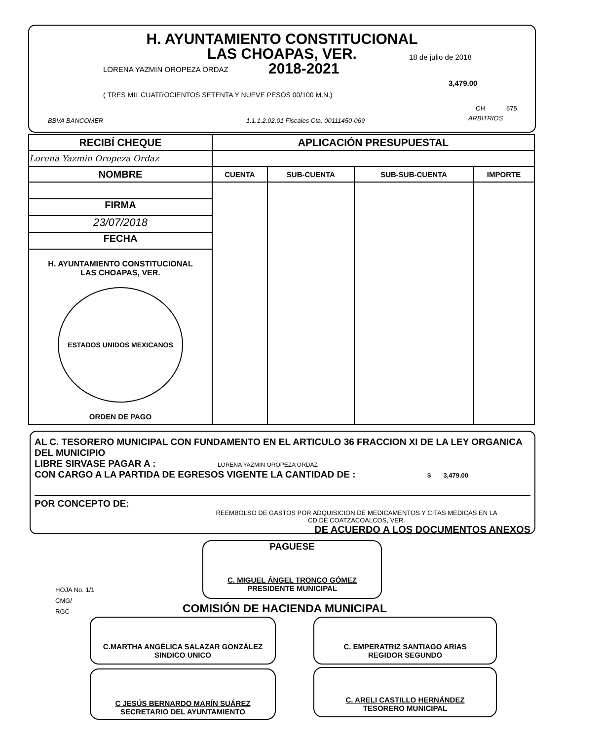H. AYUNTAMIENTO CONSTITUCIONAL
LAS CHOAPAS, VER.
18 de julio de 2018
LORENA YAZMIN OROPEZA ORDAZ 2018-2021
3,479.00
( TRES MIL CUATROCIENTOS SETENTA Y NUEVE PESOS 00/100 M.N.)
CH 675
BBVA BANCOMER
1.1.1.2.02.01 Fiscales Cta. 00111450-069
ARBITRIOS
| RECIBÍ CHEQUE | APLICACIÓN PRESUPUESTAL | | | |
| --- | --- | --- | --- | --- |
| Lorena Yazmin Oropeza Ordaz | | | | |
| NOMBRE | CUENTA | SUB-CUENTA | SUB-SUB-CUENTA | IMPORTE |
| FIRMA 23/07/2018 FECHA H. AYUNTAMIENTO CONSTITUCIONAL LAS CHOAPAS, VER. ESTADOS UNIDOS MEXICANOS ORDEN DE PAGO | | | | |
AL C. TESORERO MUNICIPAL CON FUNDAMENTO EN EL ARTICULO 36 FRACCION XI DE LA LEY ORGANICA DEL MUNICIPIO
LIBRE SIRVASE PAGAR A : LORENA YAZMIN OROPEZA ORDAZ
CON CARGO A LA PARTIDA DE EGRESOS VIGENTE LA CANTIDAD DE : $ 3,479.00
POR CONCEPTO DE:
REEMBOLSO DE GASTOS POR ADQUISICION DE MEDICAMENTOS Y CITAS MEDICAS EN LA
CD.DE COATZACOALCOS, VER.
DE ACUERDO A LOS DOCUMENTOS ANEXOS
PAGUESE
C. MIGUEL ÁNGEL TRONCO GÓMEZ
PRESIDENTE MUNICIPAL
HOJA No. 1/1
CMG/
RGC
COMISIÓN DE HACIENDA MUNICIPAL
C.MARTHA ANGÉLICA SALAZAR GONZÁLEZ
SINDICO UNICO
C. EMPERATRIZ SANTIAGO ARIAS
REGIDOR SEGUNDO
C JESÚS BERNARDO MARÍN SUÁREZ
SECRETARIO DEL AYUNTAMIENTO
C. ARELI CASTILLO HERNÁNDEZ
TESORERO MUNICIPAL